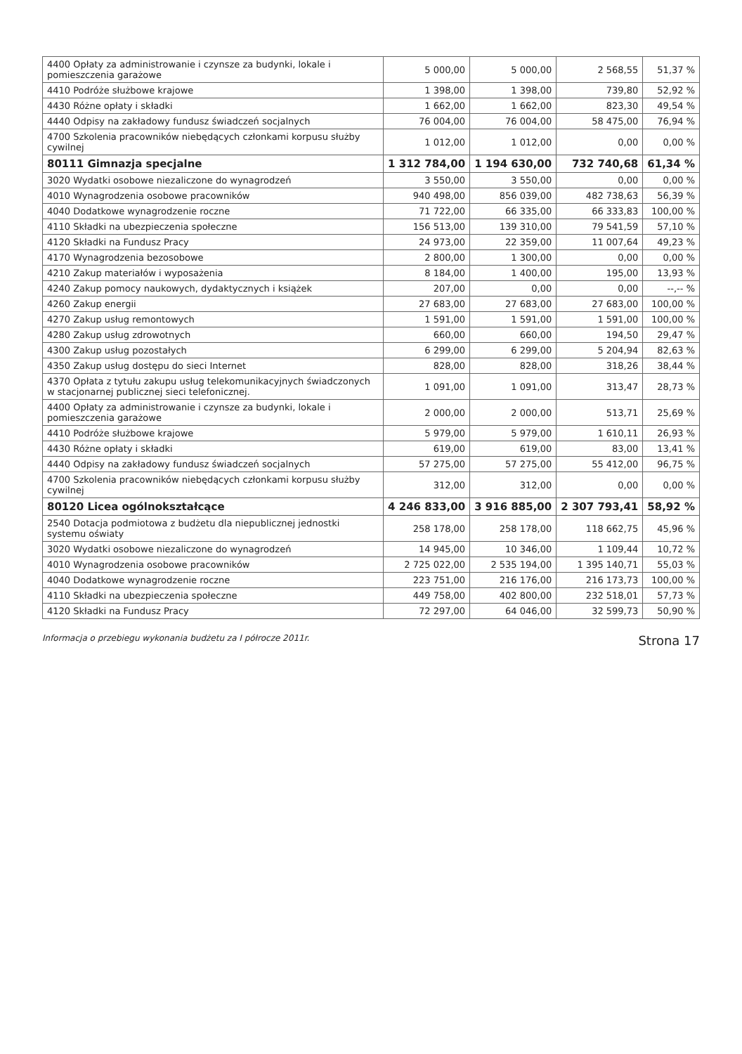| 4400 Opłaty za administrowanie i czynsze za budynki, lokale i pomieszczenia garażowe | 5 000,00 | 5 000,00 | 2 568,55 | 51,37 % |
| 4410 Podróże służbowe krajowe | 1 398,00 | 1 398,00 | 739,80 | 52,92 % |
| 4430 Różne opłaty i składki | 1 662,00 | 1 662,00 | 823,30 | 49,54 % |
| 4440 Odpisy na zakładowy fundusz świadczeń socjalnych | 76 004,00 | 76 004,00 | 58 475,00 | 76,94 % |
| 4700 Szkolenia pracowników niebędących członkami korpusu służby cywilnej | 1 012,00 | 1 012,00 | 0,00 | 0,00 % |
| 80111 Gimnazja specjalne | 1 312 784,00 | 1 194 630,00 | 732 740,68 | 61,34 % |
| 3020 Wydatki osobowe niezaliczone do wynagrodzeń | 3 550,00 | 3 550,00 | 0,00 | 0,00 % |
| 4010 Wynagrodzenia osobowe pracowników | 940 498,00 | 856 039,00 | 482 738,63 | 56,39 % |
| 4040 Dodatkowe wynagrodzenie roczne | 71 722,00 | 66 335,00 | 66 333,83 | 100,00 % |
| 4110 Składki na ubezpieczenia społeczne | 156 513,00 | 139 310,00 | 79 541,59 | 57,10 % |
| 4120 Składki na Fundusz Pracy | 24 973,00 | 22 359,00 | 11 007,64 | 49,23 % |
| 4170 Wynagrodzenia bezosobowe | 2 800,00 | 1 300,00 | 0,00 | 0,00 % |
| 4210 Zakup materiałów i wyposażenia | 8 184,00 | 1 400,00 | 195,00 | 13,93 % |
| 4240 Zakup pomocy naukowych, dydaktycznych i książek | 207,00 | 0,00 | 0,00 | --,-- % |
| 4260 Zakup energii | 27 683,00 | 27 683,00 | 27 683,00 | 100,00 % |
| 4270 Zakup usług remontowych | 1 591,00 | 1 591,00 | 1 591,00 | 100,00 % |
| 4280 Zakup usług zdrowotnych | 660,00 | 660,00 | 194,50 | 29,47 % |
| 4300 Zakup usług pozostałych | 6 299,00 | 6 299,00 | 5 204,94 | 82,63 % |
| 4350 Zakup usług dostępu do sieci Internet | 828,00 | 828,00 | 318,26 | 38,44 % |
| 4370 Opłata z tytułu zakupu usług telekomunikacyjnych świadczonych w stacjonarnej publicznej sieci telefonicznej. | 1 091,00 | 1 091,00 | 313,47 | 28,73 % |
| 4400 Opłaty za administrowanie i czynsze za budynki, lokale i pomieszczenia garażowe | 2 000,00 | 2 000,00 | 513,71 | 25,69 % |
| 4410 Podróże służbowe krajowe | 5 979,00 | 5 979,00 | 1 610,11 | 26,93 % |
| 4430 Różne opłaty i składki | 619,00 | 619,00 | 83,00 | 13,41 % |
| 4440 Odpisy na zakładowy fundusz świadczeń socjalnych | 57 275,00 | 57 275,00 | 55 412,00 | 96,75 % |
| 4700 Szkolenia pracowników niebędących członkami korpusu służby cywilnej | 312,00 | 312,00 | 0,00 | 0,00 % |
| 80120 Licea ogólnokształcące | 4 246 833,00 | 3 916 885,00 | 2 307 793,41 | 58,92 % |
| 2540 Dotacja podmiotowa z budżetu dla niepublicznej jednostki systemu oświaty | 258 178,00 | 258 178,00 | 118 662,75 | 45,96 % |
| 3020 Wydatki osobowe niezaliczone do wynagrodzeń | 14 945,00 | 10 346,00 | 1 109,44 | 10,72 % |
| 4010 Wynagrodzenia osobowe pracowników | 2 725 022,00 | 2 535 194,00 | 1 395 140,71 | 55,03 % |
| 4040 Dodatkowe wynagrodzenie roczne | 223 751,00 | 216 176,00 | 216 173,73 | 100,00 % |
| 4110 Składki na ubezpieczenia społeczne | 449 758,00 | 402 800,00 | 232 518,01 | 57,73 % |
| 4120 Składki na Fundusz Pracy | 72 297,00 | 64 046,00 | 32 599,73 | 50,90 % |
Informacja o przebiegu wykonania budżetu za I półrocze 2011r. Strona 17